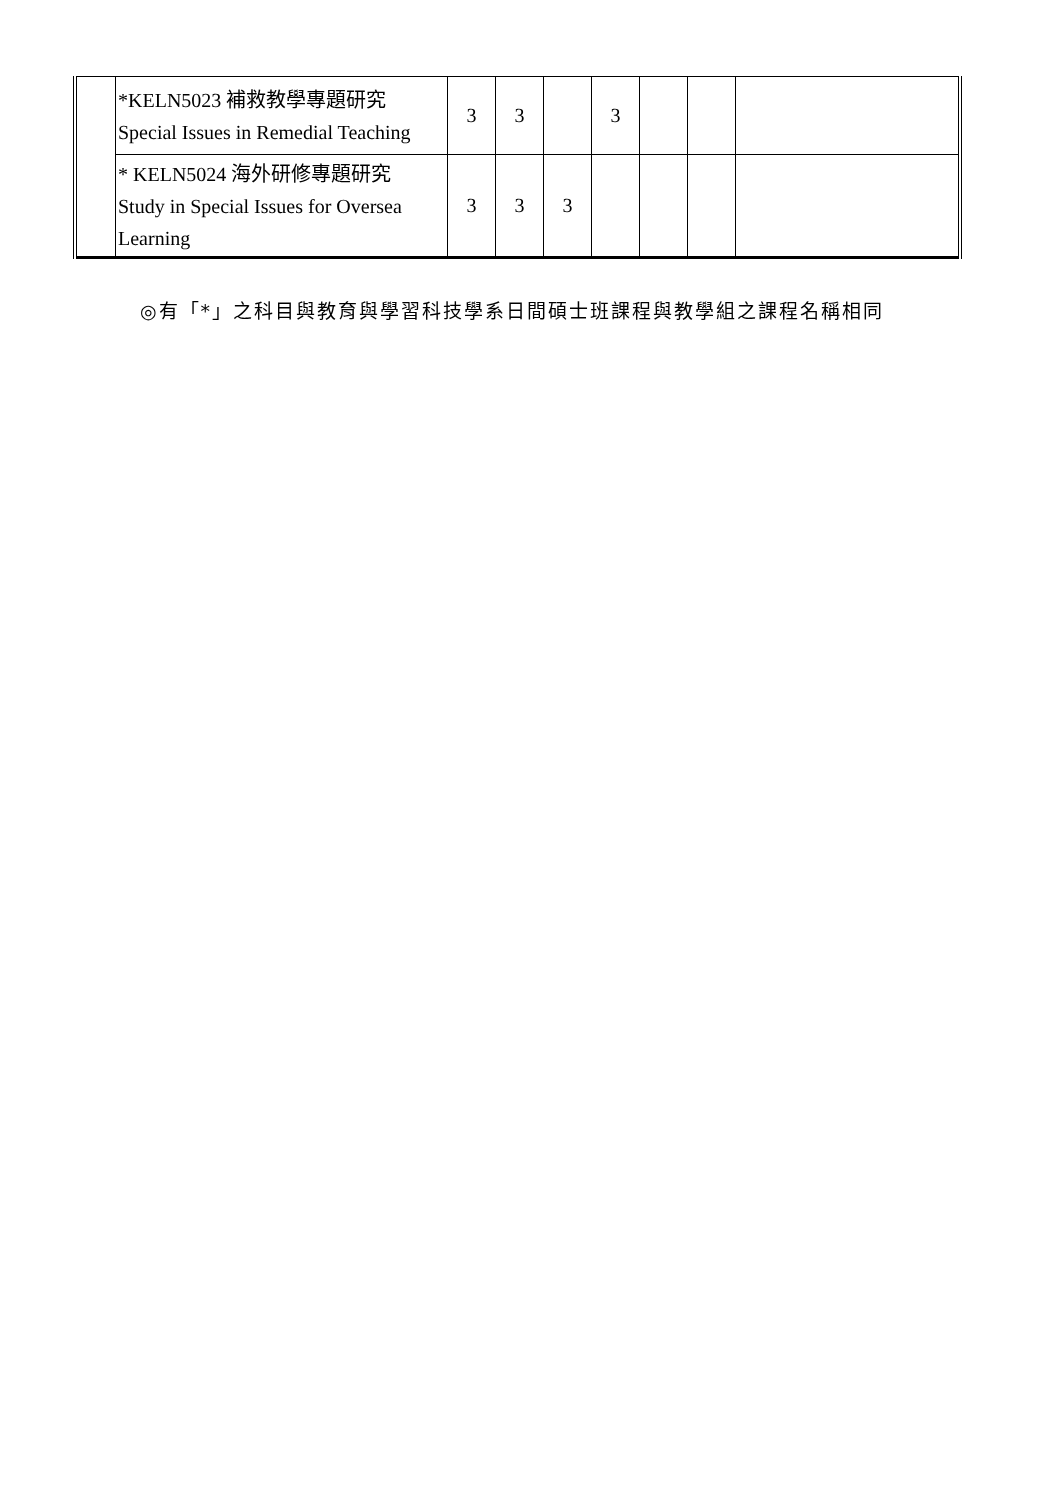| | *KELN5023 補救教學專題研究 Special Issues in Remedial Teaching | 3 | 3 | | 3 | | | |
| | * KELN5024 海外研修專題研究 Study in Special Issues for Oversea Learning | 3 | 3 | 3 | | | | |
◎有「*」之科目與教育與學習科技學系日間碩士班課程與教學組之課程名稱相同